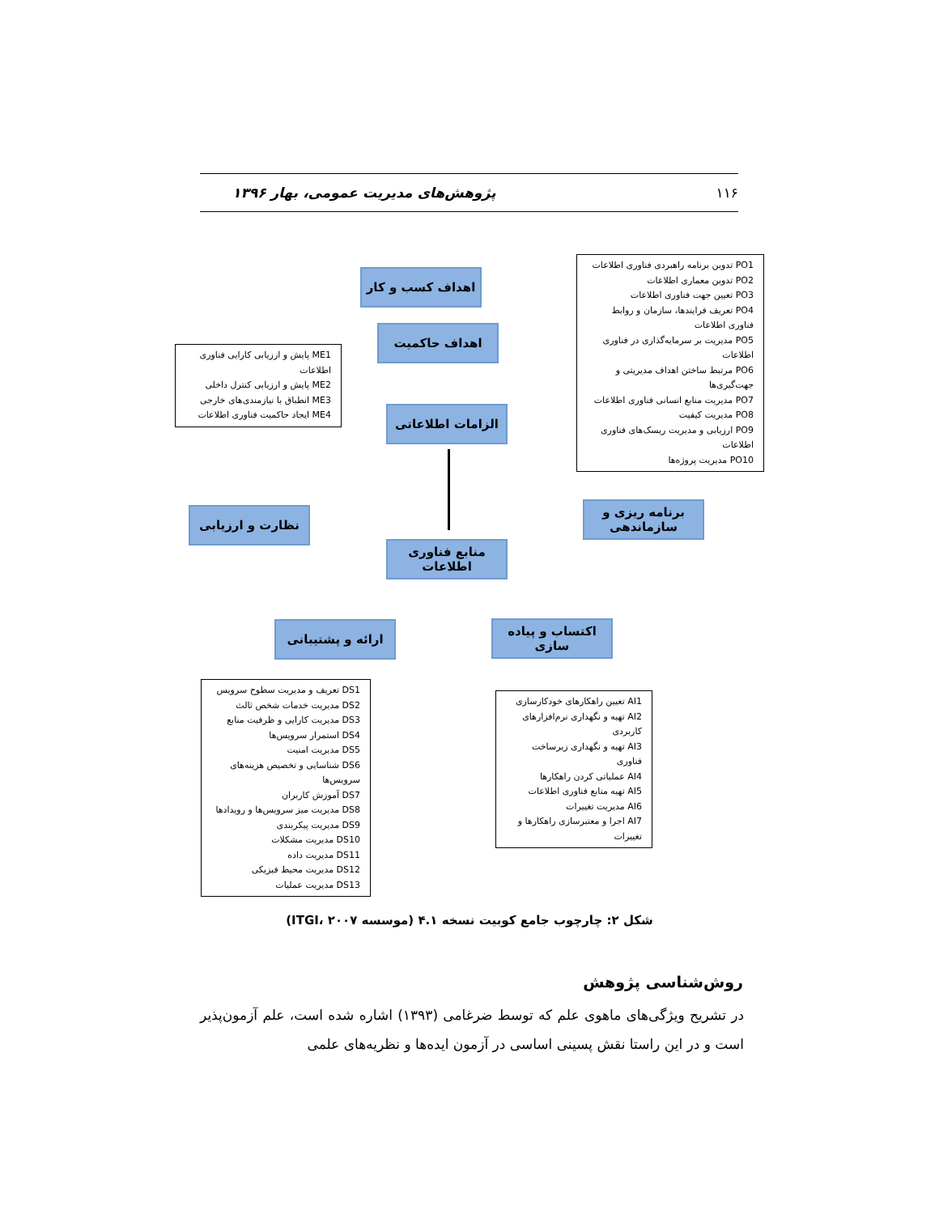۱۱۶ پژوهش‌های مدیریت عمومی، بهار ۱۳۹۶
PO1 تدوین برنامه راهبردی فناوری اطلاعات
PO2 تدوین معماری اطلاعات
PO3 تعیین جهت فناوری اطلاعات
PO4 تعریف فرایندها، سازمان و روابط فناوری اطلاعات
PO5 مدیریت بر سرمایه‌گذاری در فناوری اطلاعات
PO6 مرتبط ساختن اهداف مدیریتی و جهت‌گیری‌ها
PO7 مدیریت منابع انسانی فناوری اطلاعات
PO8 مدیریت کیفیت
PO9 ارزیابی و مدیریت ریسک‌های فناوری اطلاعات
PO10 مدیریت پروژه‌ها
ME1 پایش و ارزیابی کارایی فناوری اطلاعات
ME2 پایش و ارزیابی کنترل داخلی
ME3 انطباق با نیازمندی‌های خارجی
ME4 ایجاد حاکمیت فناوری اطلاعات
اهداف کسب و کار
اهداف حاکمیت
الزامات اطلاعاتی
برنامه ریزی و سازماندهی
نظارت و ارزیابی
منابع فناوری اطلاعات
اکتساب و پیاده سازی
ارائه و پشتیبانی
DS1 تعریف و مدیریت سطوح سرویس
DS2 مدیریت خدمات شخص ثالث
DS3 مدیریت کارایی و ظرفیت منابع
DS4 استمرار سرویس‌ها
DS5 مدیریت امنیت
DS6 شناسایی و تخصیص هزینه‌های سرویس‌ها
DS7 آموزش کاربران
DS8 مدیریت میز سرویس‌ها و رویدادها
DS9 مدیریت پیکربندی
DS10 مدیریت مشکلات
DS11 مدیریت داده
DS12 مدیریت محیط فیزیکی
DS13 مدیریت عملیات
AI1 تعیین راهکارهای خودکارسازی
AI2 تهیه و نگهداری نرم‌افزارهای کاربردی
AI3 تهیه و نگهداری زیرساخت فناوری
AI4 عملیاتی کردن راهکارها
AI5 تهیه منابع فناوری اطلاعات
AI6 مدیریت تغییرات
AI7 اجرا و معتبرسازی راهکارها و تغییرات
شکل ۲: چارچوب جامع کوبیت نسخه ۴.۱ (موسسه ITGI، ۲۰۰۷)
روش‌شناسی پژوهش
در تشریح ویژگی‌های ماهوی علم که توسط ضرغامی (۱۳۹۳) اشاره شده است، علم آزمون‌پذیر است و در این راستا نقش پسینی اساسی در آزمون ایده‌ها و نظریه‌های علمی